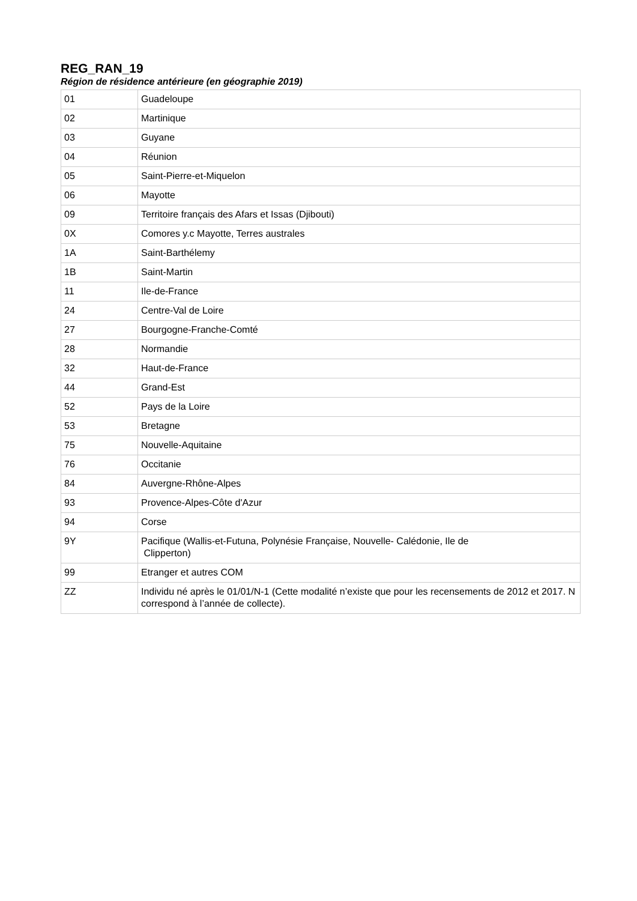REG_RAN_19
Région de résidence antérieure (en géographie 2019)
| 01 | Guadeloupe |
| 02 | Martinique |
| 03 | Guyane |
| 04 | Réunion |
| 05 | Saint-Pierre-et-Miquelon |
| 06 | Mayotte |
| 09 | Territoire français des Afars et Issas (Djibouti) |
| 0X | Comores y.c Mayotte, Terres australes |
| 1A | Saint-Barthélemy |
| 1B | Saint-Martin |
| 11 | Ile-de-France |
| 24 | Centre-Val de Loire |
| 27 | Bourgogne-Franche-Comté |
| 28 | Normandie |
| 32 | Haut-de-France |
| 44 | Grand-Est |
| 52 | Pays de la Loire |
| 53 | Bretagne |
| 75 | Nouvelle-Aquitaine |
| 76 | Occitanie |
| 84 | Auvergne-Rhône-Alpes |
| 93 | Provence-Alpes-Côte d'Azur |
| 94 | Corse |
| 9Y | Pacifique (Wallis-et-Futuna, Polynésie Française, Nouvelle- Calédonie, Ile de Clipperton) |
| 99 | Etranger et autres COM |
| ZZ | Individu né après le 01/01/N-1 (Cette modalité n’existe que pour les recensements de 2012 et 2017. N correspond à l’année de collecte). |